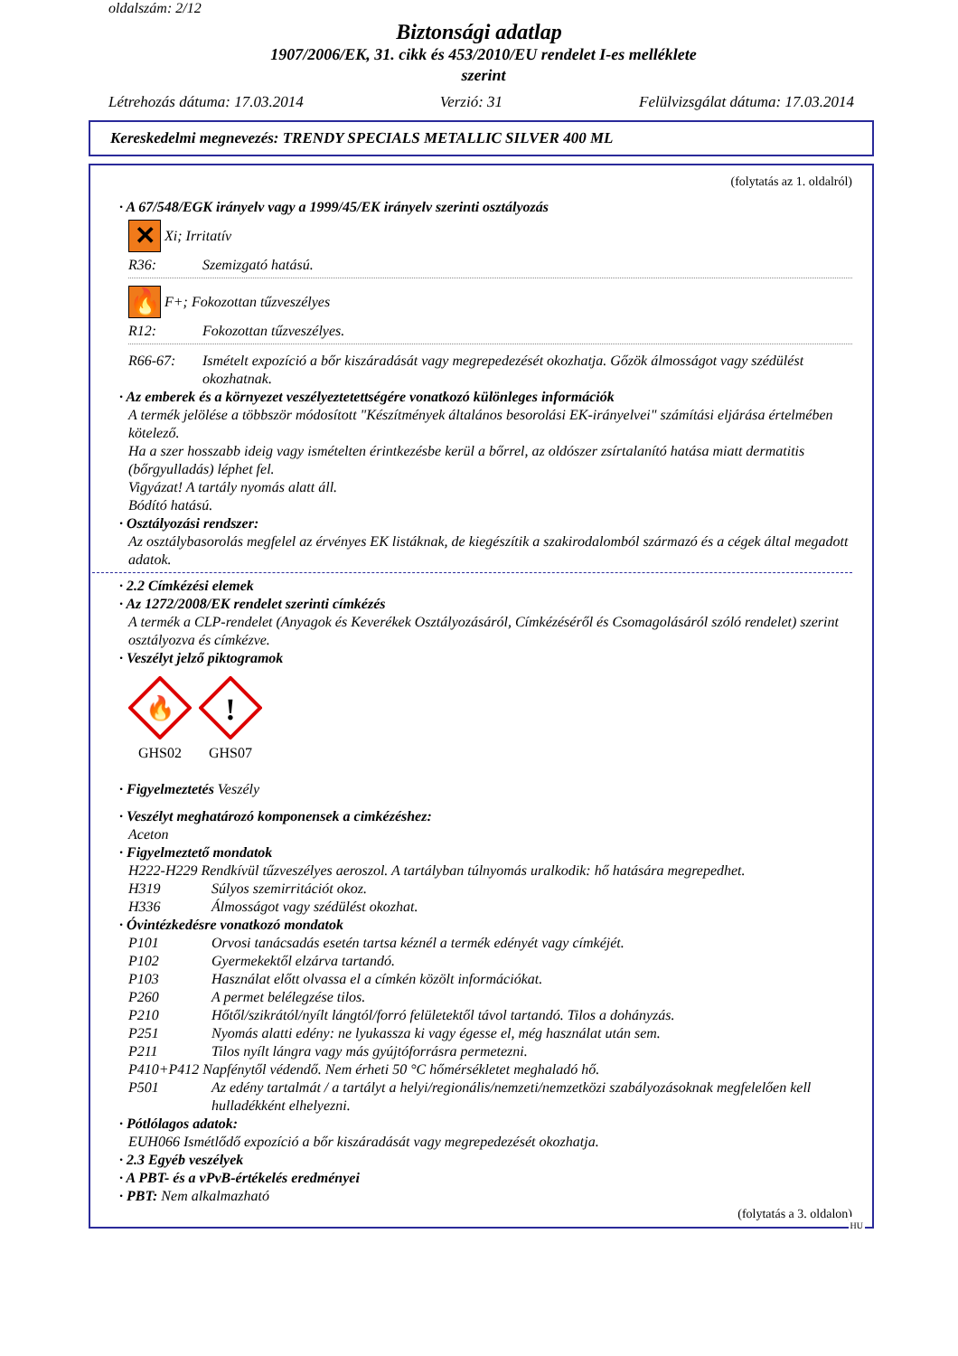oldalszám: 2/12
Biztonsági adatlap
1907/2006/EK, 31. cikk és 453/2010/EU rendelet I-es melléklete
szerint
Létrehozás dátuma: 17.03.2014 Verzió: 31 Felülvizsgálat dátuma: 17.03.2014
Kereskedelmi megnevezés: TRENDY SPECIALS METALLIC SILVER 400 ML
(folytatás az 1. oldalról)
· A 67/548/EGK irányelv vagy a 1999/45/EK irányelv szerinti osztályozás
✕
Xi; Irritatív
R36: Szemizgató hatású.
🔥
F+; Fokozottan tűzveszélyes
R12: Fokozottan tűzveszélyes.
R66-67: Ismételt expozíció a bőr kiszáradását vagy megrepedezését okozhatja. Gőzök álmosságot vagy szédülést okozhatnak.
· Az emberek és a környezet veszélyeztetettségére vonatkozó különleges információk
A termék jelölése a többször módosított "Készítmények általános besorolási EK-irányelvei" számítási eljárása értelmében kötelező.
Ha a szer hosszabb ideig vagy ismételten érintkezésbe kerül a bőrrel, az oldószer zsírtalanító hatása miatt dermatitis (bőrgyulladás) léphet fel.
Vigyázat! A tartály nyomás alatt áll.
Bódító hatású.
· Osztályozási rendszer:
Az osztálybasorolás megfelel az érvényes EK listáknak, de kiegészítik a szakirodalomból származó és a cégek által megadott adatok.
· 2.2 Címkézési elemek
· Az 1272/2008/EK rendelet szerinti címkézés
A termék a CLP-rendelet (Anyagok és Keverékek Osztályozásáról, Címkézéséről és Csomagolásáról szóló rendelet) szerint osztályozva és címkézve.
· Veszélyt jelző piktogramok
🔥
GHS02
!
GHS07
· Figyelmeztetés Veszély
· Veszélyt meghatározó komponensek a cimkézéshez:
Aceton
· Figyelmeztető mondatok
H222-H229 Rendkívül tűzveszélyes aeroszol. A tartályban túlnyomás uralkodik: hő hatására megrepedhet.
H319 Súlyos szemirritációt okoz.
H336 Álmosságot vagy szédülést okozhat.
· Óvintézkedésre vonatkozó mondatok
P101 Orvosi tanácsadás esetén tartsa kéznél a termék edényét vagy címkéjét.
P102 Gyermekektől elzárva tartandó.
P103 Használat előtt olvassa el a címkén közölt információkat.
P260 A permet belélegzése tilos.
P210 Hőtől/szikrától/nyílt lángtól/forró felületektől távol tartandó. Tilos a dohányzás.
P251 Nyomás alatti edény: ne lyukassza ki vagy égesse el, még használat után sem.
P211 Tilos nyílt lángra vagy más gyújtóforrásra permetezni.
P410+P412 Napfénytől védendő. Nem érheti 50 °C hőmérsékletet meghaladó hő.
P501 Az edény tartalmát / a tartályt a helyi/regionális/nemzeti/nemzetközi szabályozásoknak megfelelően kell hulladékként elhelyezni.
· Pótlólagos adatok:
EUH066 Ismétlődő expozíció a bőr kiszáradását vagy megrepedezését okozhatja.
· 2.3 Egyéb veszélyek
· A PBT- és a vPvB-értékelés eredményei
· PBT: Nem alkalmazható
(folytatás a 3. oldalon)
HU